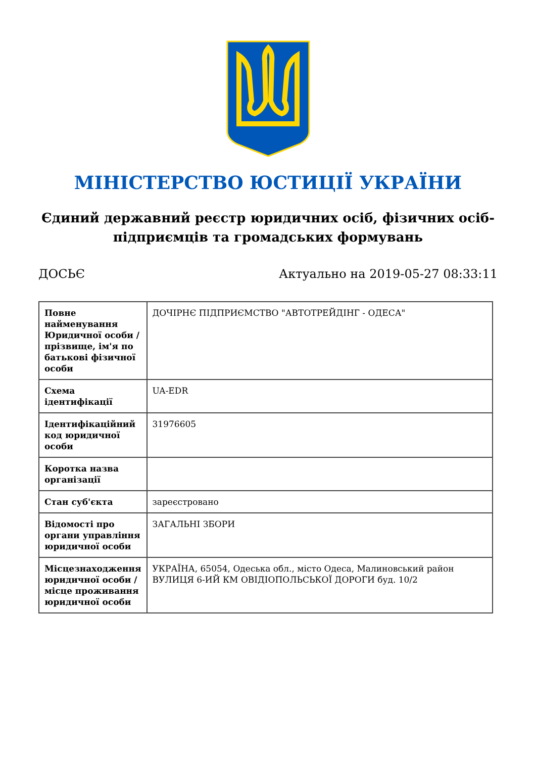МІНІСТЕРСТВО ЮСТИЦІЇ УКРАЇНИ
Єдиний державний реєстр юридичних осіб, фізичних осіб-підприємців та громадських формувань
ДОСЬЄ Актуально на 2019-05-27 08:33:11
| Повне найменування Юридичної особи / прізвище, ім'я по батькові фізичної особи | ДОЧІРНЄ ПІДПРИЄМСТВО "АВТОТРЕЙДІНГ - ОДЕСА" |
| Схема ідентифікації | UA-EDR |
| Ідентифікаційний код юридичної особи | 31976605 |
| Коротка назва організації | |
| Стан суб'єкта | зареєстровано |
| Відомості про органи управління юридичної особи | ЗАГАЛЬНІ ЗБОРИ |
| Місцезнаходження юридичної особи / місце проживання юридичної особи | УКРАЇНА, 65054, Одеська обл., місто Одеса, Малиновський район ВУЛИЦЯ 6-ИЙ КМ ОВІДІОПОЛЬСЬКОЇ ДОРОГИ буд. 10/2 |